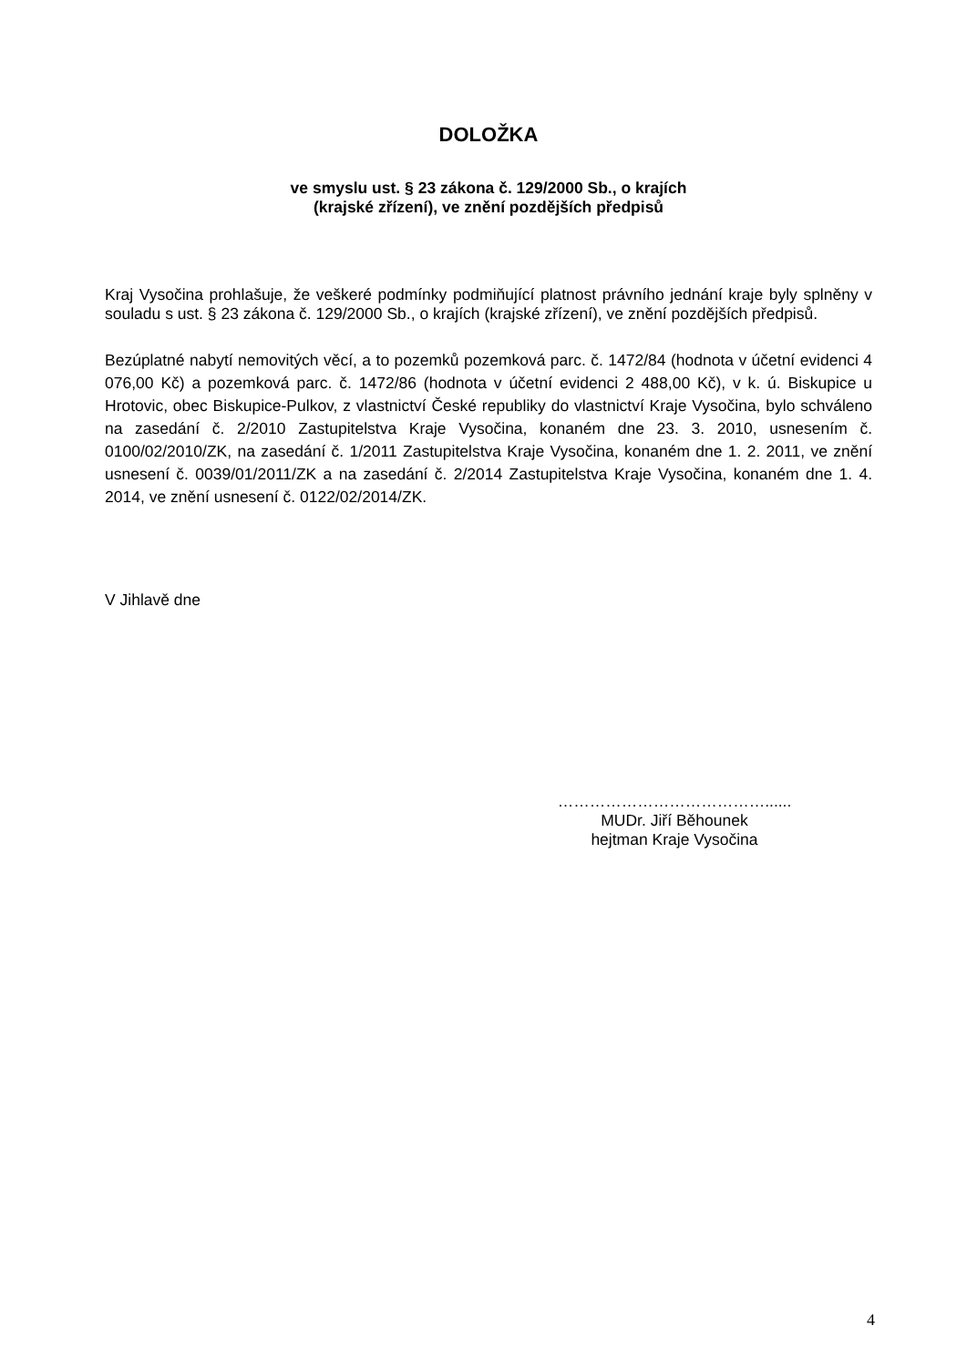DOLOŽKA
ve smyslu ust. § 23 zákona č. 129/2000 Sb., o krajích
(krajské zřízení), ve znění pozdějších předpisů
Kraj Vysočina prohlašuje, že veškeré podmínky podmiňující platnost právního jednání kraje byly splněny v souladu s ust. § 23 zákona č. 129/2000 Sb., o krajích (krajské zřízení), ve znění pozdějších předpisů.
Bezúplatné nabytí nemovitých věcí, a to pozemků pozemková parc. č. 1472/84 (hodnota v účetní evidenci 4 076,00 Kč) a pozemková parc. č. 1472/86 (hodnota v účetní evidenci 2 488,00 Kč), v k. ú. Biskupice u Hrotovic, obec Biskupice-Pulkov, z vlastnictví České republiky do vlastnictví Kraje Vysočina, bylo schváleno na zasedání č. 2/2010 Zastupitelstva Kraje Vysočina, konaném dne 23. 3. 2010, usnesením č. 0100/02/2010/ZK, na zasedání č. 1/2011 Zastupitelstva Kraje Vysočina, konaném dne 1. 2. 2011, ve znění usnesení č. 0039/01/2011/ZK a na zasedání č. 2/2014 Zastupitelstva Kraje Vysočina, konaném dne 1. 4. 2014, ve znění usnesení č. 0122/02/2014/ZK.
V Jihlavě dne
…………………………………......
MUDr. Jiří Běhounek
hejtman Kraje Vysočina
4